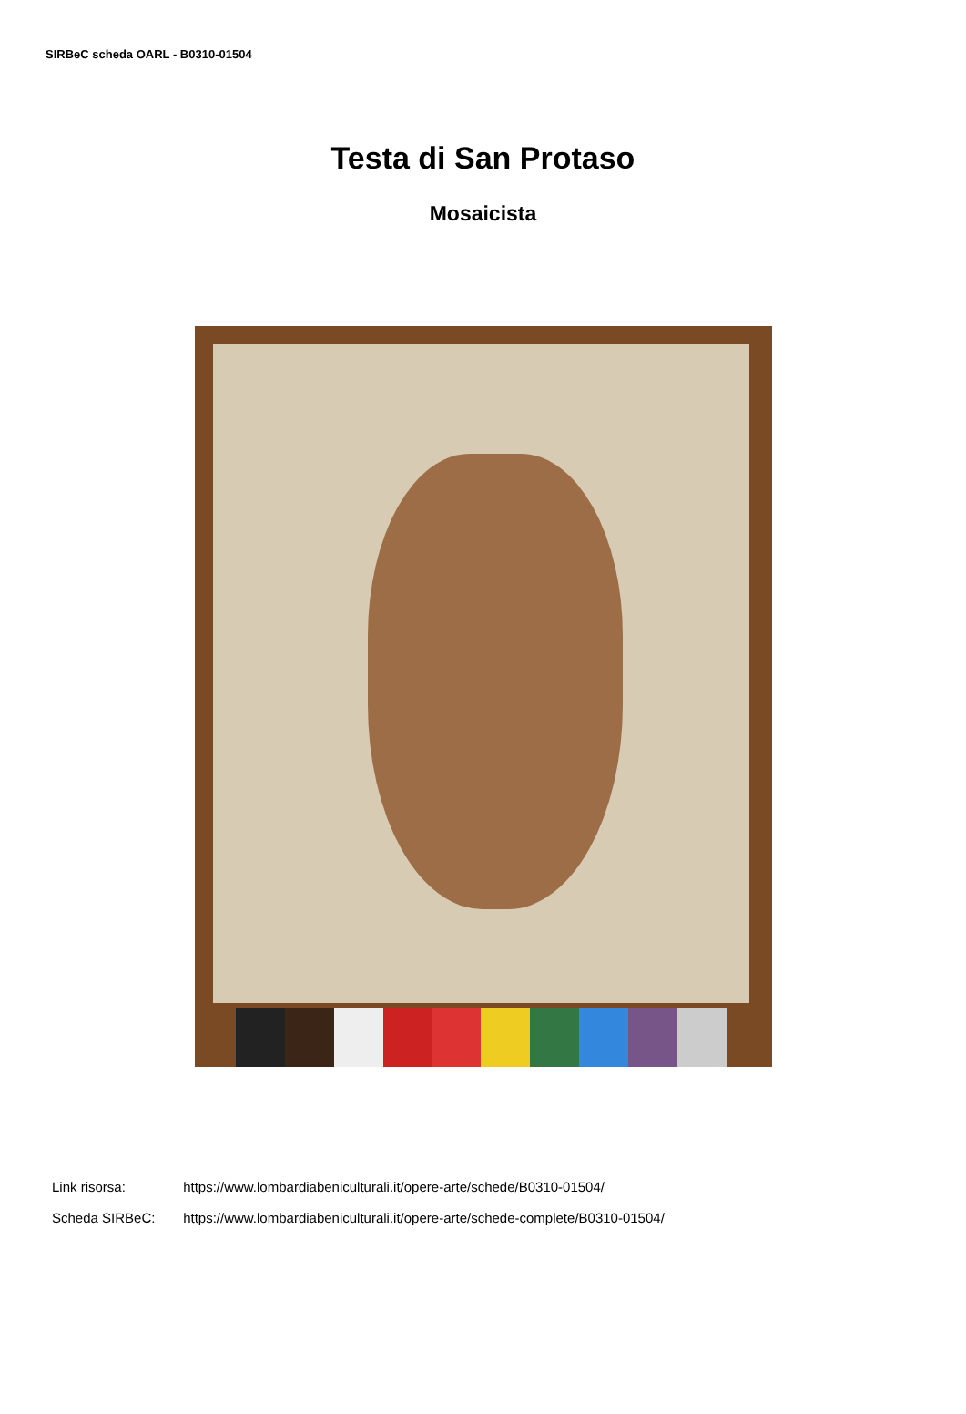SIRBeC scheda OARL - B0310-01504
Testa di San Protaso
Mosaicista
Link risorsa: https://www.lombardiabeniculturali.it/opere-arte/schede/B0310-01504/
Scheda SIRBeC: https://www.lombardiabeniculturali.it/opere-arte/schede-complete/B0310-01504/